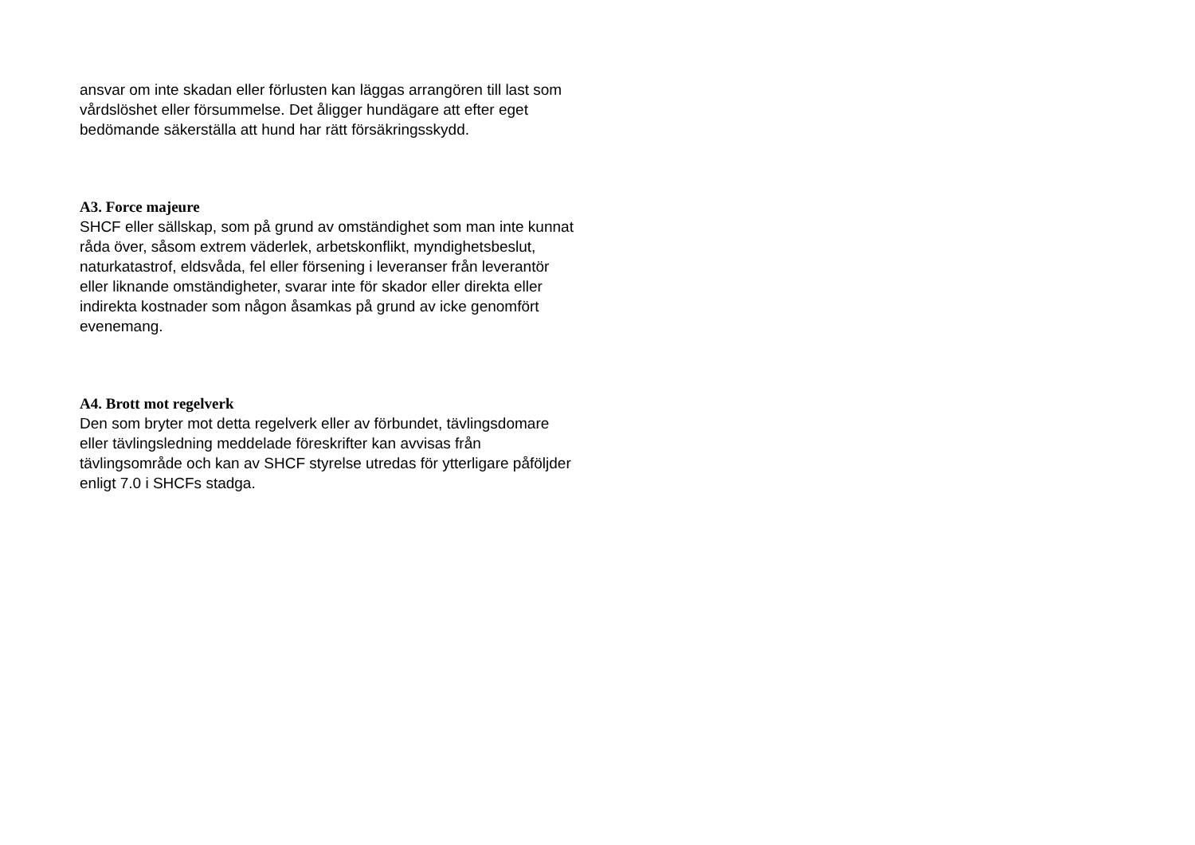ansvar om inte skadan eller förlusten kan läggas arrangören till last som vårdslöshet eller försummelse. Det åligger hundägare att efter eget bedömande säkerställa att hund har rätt försäkringsskydd.
A3. Force majeure
SHCF eller sällskap, som på grund av omständighet som man inte kunnat råda över, såsom extrem väderlek, arbetskonflikt, myndighetsbeslut, naturkatastrof, eldsvåda, fel eller försening i leveranser från leverantör eller liknande omständigheter, svarar inte för skador eller direkta eller indirekta kostnader som någon åsamkas på grund av icke genomfört evenemang.
A4. Brott mot regelverk
Den som bryter mot detta regelverk eller av förbundet, tävlingsdomare eller tävlingsledning meddelade föreskrifter kan avvisas från tävlingsområde och kan av SHCF styrelse utredas för ytterligare påföljder enligt 7.0 i SHCFs stadga.